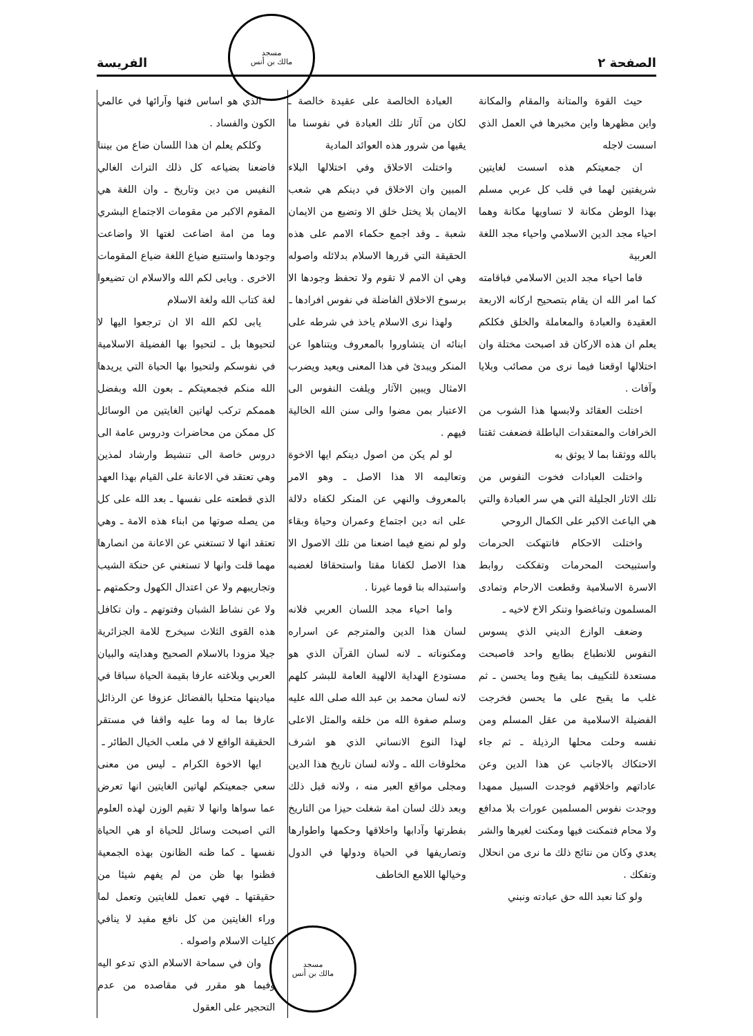الصفحة ٢ الفريسة
مسجد
مالك بن أنس
حيث القوة والمتانة والمقام والمكانة واين مظهرها واين مخبرها في العمل الذي اسست لاجله
ان جمعيتكم هذه اسست لغايتين شريفتين لهما في قلب كل عربي مسلم بهذا الوطن مكانة لا تساويها مكانة وهما احياء مجد الدين الاسلامي واحياء مجد اللغة العربية
فاما احياء مجد الدين الاسلامي فباقامته كما امر الله ان يقام بتصحيح اركانه الاربعة العقيدة والعبادة والمعاملة والخلق فكلكم يعلم ان هذه الاركان قد اصبحت مختلة وان اختلالها اوقعنا فيما نرى من مصائب وبلايا وآفات .
اختلت العقائد ولابسها هذا الشوب من الخرافات والمعتقدات الباطلة فضعفت ثقتنا بالله ووثقنا بما لا يوثق به
واختلت العبادات فخوت النفوس من تلك الاثار الجليلة التي هي سر العبادة والتي هي الباعث الاكبر على الكمال الروحي
واختلت الاحكام فانتهكت الحرمات واستبيحت المحرمات وتفككت روابط الاسرة الاسلامية وقطعت الارحام وتمادى المسلمون وتباغضوا وتنكر الاخ لاخيه ـ
وضعف الوازع الديني الذي يسوس النفوس للانطباع بطابع واحد فاصبحت مستعدة للتكييف بما يقبح وما يحسن ـ ثم غلب ما يقبح على ما يحسن فخرجت الفضيلة الاسلامية من عقل المسلم ومن نفسه وحلت محلها الرذيلة ـ ثم جاء الاحتكاك بالاجانب عن هذا الدين وعن عاداتهم واخلاقهم فوجدت السبيل ممهدا ووجدت نفوس المسلمين عورات بلا مدافع ولا محام فتمكنت فيها ومكنت لغيرها والشر يعدي وكان من نتائج ذلك ما نرى من انحلال وتفكك .
ولو كنا نعبد الله حق عبادته ونبني
العبادة الخالصة على عقيدة خالصة ـ لكان من آثار تلك العبادة في نفوسنا ما يقيها من شرور هذه العوائد المادية
واختلت الاخلاق وفي اختلالها البلاء المبين وان الاخلاق في دينكم هي شعب الايمان بلا يختل خلق الا وتضيع من الايمان شعبة ـ وقد اجمع حكماء الامم على هذه الحقيقة التي قررها الاسلام بدلائله واصوله وهي ان الامم لا تقوم ولا تحفظ وجودها الا برسوخ الاخلاق الفاضلة في نفوس افرادها ـ
ولهذا نرى الاسلام ياخذ في شرطه على ابنائه ان يتشاوروا بالمعروف ويتناهوا عن المنكر ويبدئ في هذا المعنى ويعيد ويضرب الامثال ويبين الآثار ويلفت النفوس الى الاعتبار بمن مضوا والى سنن الله الخالية فيهم .
لو لم يكن من اصول دينكم ايها الاخوة وتعاليمه الا هذا الاصل ـ وهو الامر بالمعروف والنهي عن المنكر لكفاه دلالة على انه دين اجتماع وعمران وحياة وبقاء ولو لم نضع فيما اضعنا من تلك الاصول الا هذا الاصل لكفانا مقتا واستحقاقا لغضبه واستبداله بنا قوما غيرنا .
واما احياء مجد اللسان العربي فلانه لسان هذا الدين والمترجم عن اسراره ومكنوناته ـ لانه لسان القرآن الذي هو مستودع الهداية الالهية العامة للبشر كلهم لانه لسان محمد بن عبد الله صلى الله عليه وسلم صفوة الله من خلقه والمثل الاعلى لهذا النوع الانساني الذي هو اشرف مخلوقات الله ـ ولانه لسان تاريخ هذا الدين ومجلى مواقع العبر منه ، ولانه قبل ذلك وبعد ذلك لسان امة شغلت حيزا من التاريخ بفطرتها وآدابها واخلاقها وحكمها واطوارها وتصاريفها في الحياة ودولها في الدول وخيالها اللامع الخاطف
الذي هو اساس فنها وآرائها في عالمي الكون والفساد .
وكلكم يعلم ان هذا اللسان ضاع من بيننا فاضعنا بضياعه كل ذلك التراث الغالي النفيس من دين وتاريخ ـ وان اللغة هي المقوم الاكبر من مقومات الاجتماع البشري وما من امة اضاعت لغتها الا واضاعت وجودها واستتبع ضياع اللغة ضياع المقومات الاخرى . ويابى لكم الله والاسلام ان تضيعوا لغة كتاب الله ولغة الاسلام
يابى لكم الله الا ان ترجعوا اليها لا لتحيوها بل ـ لتحيوا بها الفضيلة الاسلامية في نفوسكم ولتحيوا بها الحياة التي يريدها الله منكم فجمعيتكم ـ بعون الله وبفضل هممكم تركب لهاتين الغايتين من الوسائل كل ممكن من محاضرات ودروس عامة الى دروس خاصة الى تنشيط وارشاد لمذين وهي تعتقد في الاعانة على القيام بهذا العهد الذي قطعته على نفسها ـ بعد الله على كل من يصله صوتها من ابناء هذه الامة ـ وهي تعتقد انها لا تستغني عن الاعانة من انصارها مهما قلت وانها لا تستغني عن حنكة الشيب وتجاريبهم ولا عن اعتدال الكهول وحكمتهم ـ ولا عن نشاط الشبان وفتوتهم ـ وان تكافل هذه القوى الثلاث سيخرج للامة الجزائرية جيلا مزودا بالاسلام الصحيح وهدايته والبيان العربي وبلاغته عارفا بقيمة الحياة سباقا في ميادينها متحليا بالفضائل عزوفا عن الرذائل عارفا بما له وما عليه واقفا في مستقر الحقيقة الواقع لا في ملعب الخيال الطائر ـ
ايها الاخوة الكرام ـ ليس من معنى سعي جمعيتكم لهاتين الغايتين انها تعرض عما سواها وانها لا تقيم الوزن لهذه العلوم التي اصبحت وسائل للحياة او هي الحياة نفسها ـ كما ظنه الظانون بهذه الجمعية فظنوا بها ظن من لم يفهم شيئا من حقيقتها ـ فهي تعمل للغايتين وتعمل لما وراء الغايتين من كل نافع مفيد لا ينافي كليات الاسلام واصوله .
وان في سماحة الاسلام الذي تدعو اليه وفيما هو مقرر في مقاصده من عدم التحجير على العقول
مسجد
مالك بن أنس